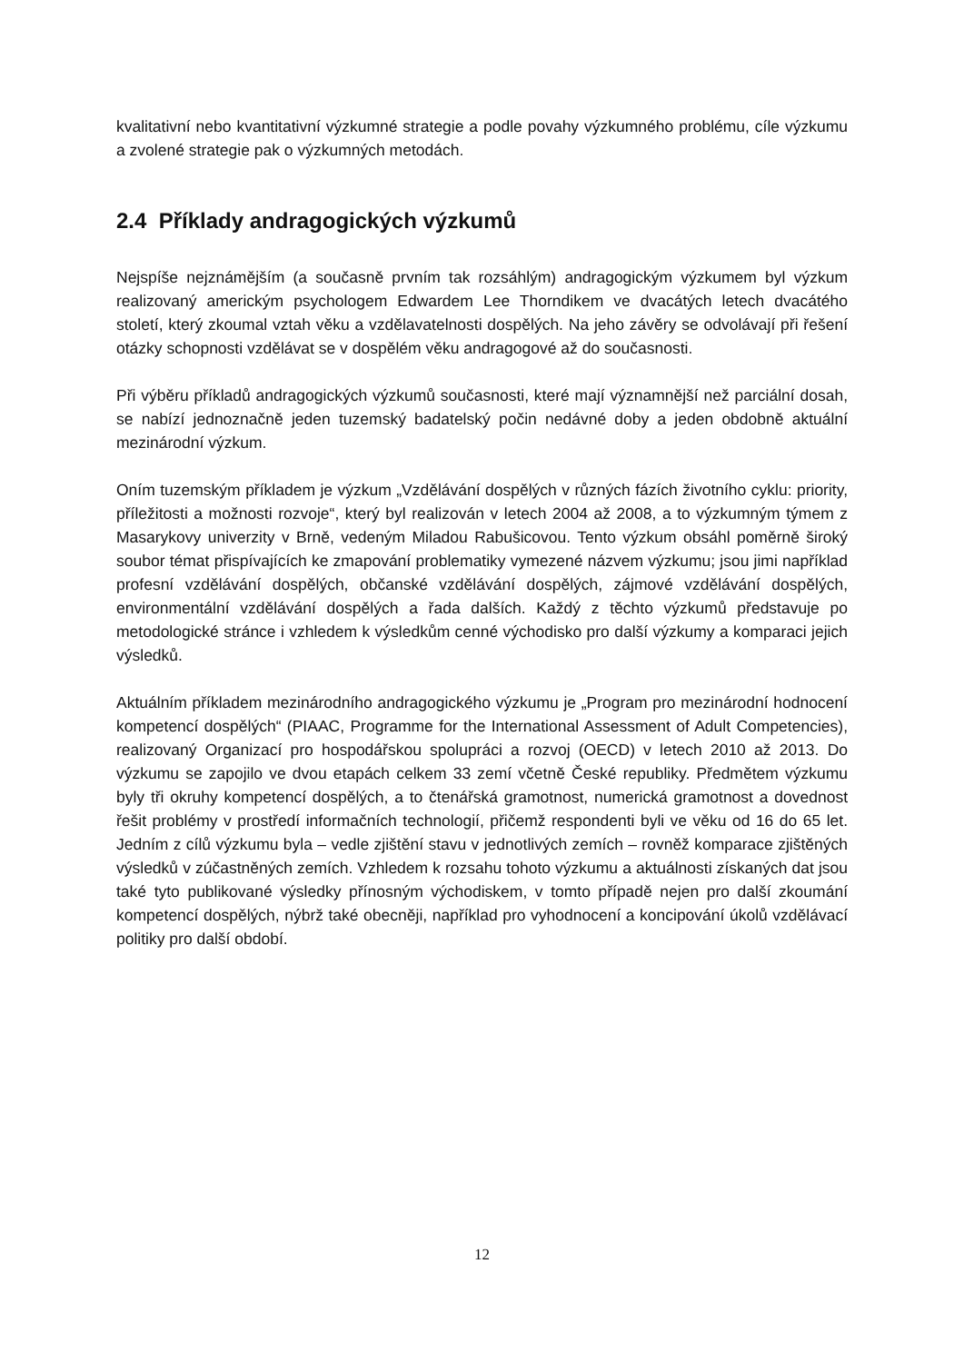kvalitativní nebo kvantitativní výzkumné strategie a podle povahy výzkumného problému, cíle výzkumu a zvolené strategie pak o výzkumných metodách.
2.4 Příklady andragogických výzkumů
Nejspíše nejznámějším (a současně prvním tak rozsáhlým) andragogickým výzkumem byl výzkum realizovaný americkým psychologem Edwardem Lee Thorndikem ve dvacátých letech dvacátého století, který zkoumal vztah věku a vzdělavatelnosti dospělých. Na jeho závěry se odvolávají při řešení otázky schopnosti vzdělávat se v dospělém věku andragogové až do současnosti.
Při výběru příkladů andragogických výzkumů současnosti, které mají významnější než parciální dosah, se nabízí jednoznačně jeden tuzemský badatelský počin nedávné doby a jeden obdobně aktuální mezinárodní výzkum.
Oním tuzemským příkladem je výzkum „Vzdělávání dospělých v různých fázích životního cyklu: priority, příležitosti a možnosti rozvoje“, který byl realizován v letech 2004 až 2008, a to výzkumným týmem z Masarykovy univerzity v Brně, vedeným Miladou Rabušicovou. Tento výzkum obsáhl poměrně široký soubor témat přispívajících ke zmapování problematiky vymezené názvem výzkumu; jsou jimi například profesní vzdělávání dospělých, občanské vzdělávání dospělých, zájmové vzdělávání dospělých, environmentální vzdělávání dospělých a řada dalších. Každý z těchto výzkumů představuje po metodologické stránce i vzhledem k výsledkům cenné východisko pro další výzkumy a komparaci jejich výsledků.
Aktuálním příkladem mezinárodního andragogického výzkumu je „Program pro mezinárodní hodnocení kompetencí dospělých“ (PIAAC, Programme for the International Assessment of Adult Competencies), realizovaný Organizací pro hospodářskou spolupráci a rozvoj (OECD) v letech 2010 až 2013. Do výzkumu se zapojilo ve dvou etapách celkem 33 zemí včetně České republiky. Předmětem výzkumu byly tři okruhy kompetencí dospělých, a to čtenářská gramotnost, numerická gramotnost a dovednost řešit problémy v prostředí informačních technologií, přičemž respondenti byli ve věku od 16 do 65 let. Jedním z cílů výzkumu byla – vedle zjištění stavu v jednotlivých zemích – rovněž komparace zjištěných výsledků v zúčastněných zemích. Vzhledem k rozsahu tohoto výzkumu a aktuálnosti získaných dat jsou také tyto publikované výsledky přínosným východiskem, v tomto případě nejen pro další zkoumání kompetencí dospělých, nýbrž také obecněji, například pro vyhodnocení a koncipování úkolů vzdělávací politiky pro další období.
12